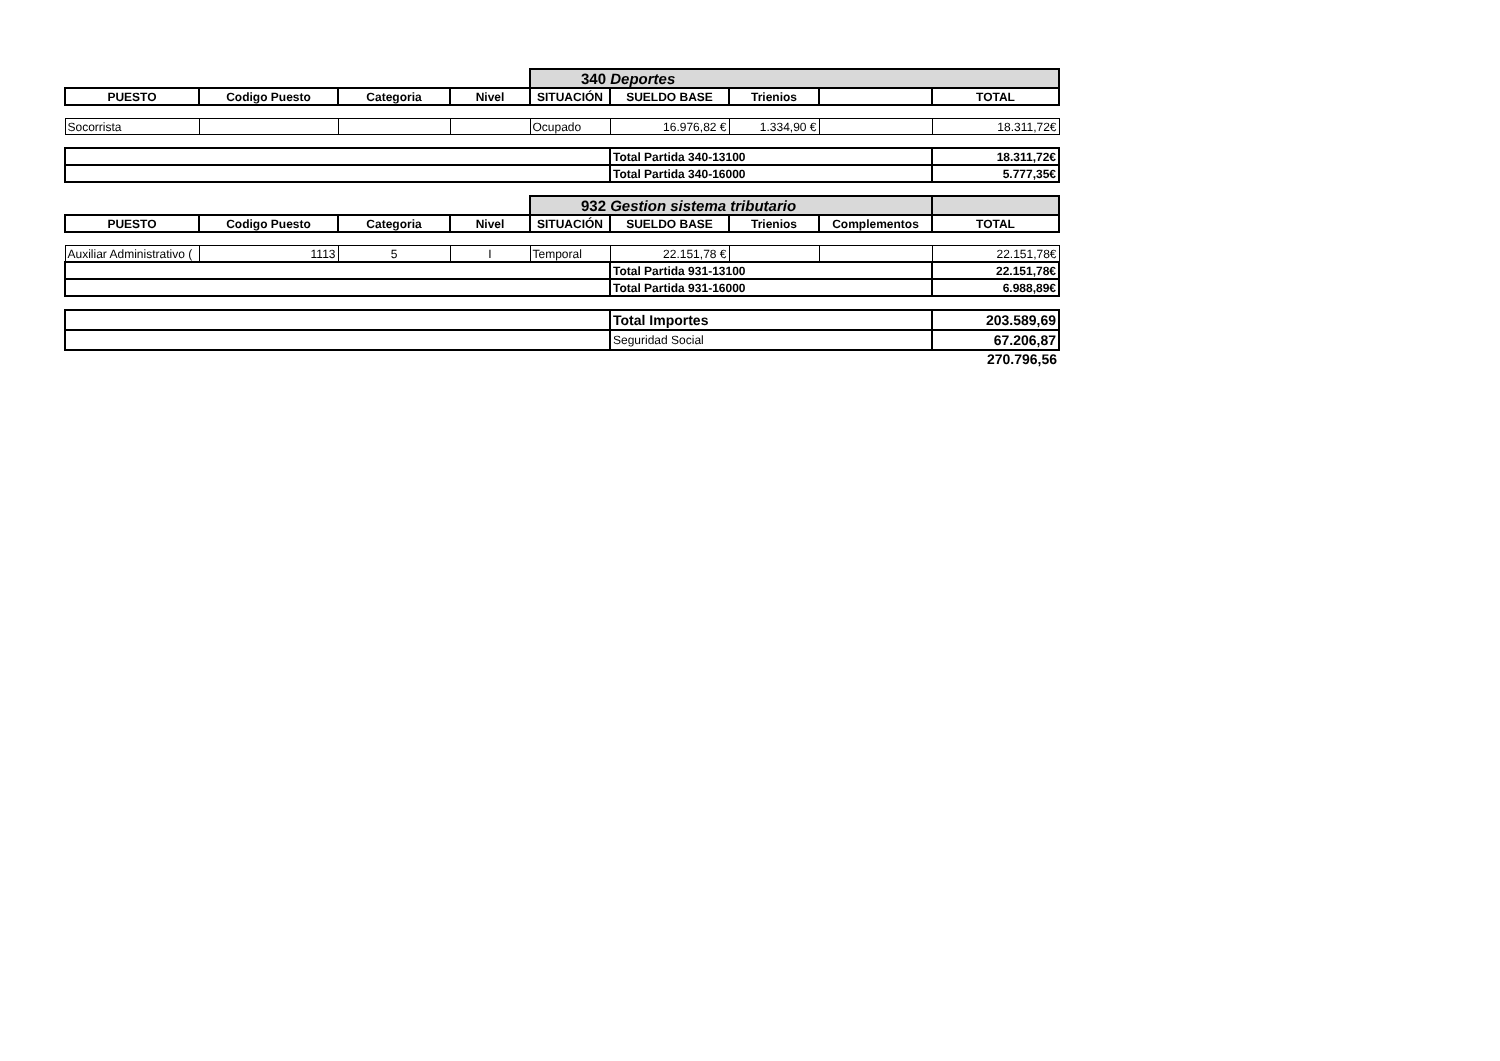| | | | | 340 Deportes | | | | |
| PUESTO | Codigo Puesto | Categoria | Nivel | SITUACIÓN | SUELDO BASE | Trienios | | TOTAL |
| Socorrista | | | | Ocupado | 16.976,82 € | 1.334,90 € | | 18.311,72€ |
| | | | | | Total Partida 340-13100 | | | 18.311,72€ |
| | | | | | Total Partida 340-16000 | | | 5.777,35€ |
| | | | | 932 Gestion sistema tributario | | | | |
| PUESTO | Codigo Puesto | Categoria | Nivel | SITUACIÓN | SUELDO BASE | Trienios | Complementos | TOTAL |
| Auxiliar Administrativo ( | 1113 | 5 | I | Temporal | 22.151,78 € | | | 22.151,78€ |
| | | | | | Total Partida 931-13100 | | | 22.151,78€ |
| | | | | | Total Partida 931-16000 | | | 6.988,89€ |
| | | | | | Total Importes | | | 203.589,69 |
| | | | | | Seguridad Social | | | 67.206,87 |
| | | | | | | | | 270.796,56 |